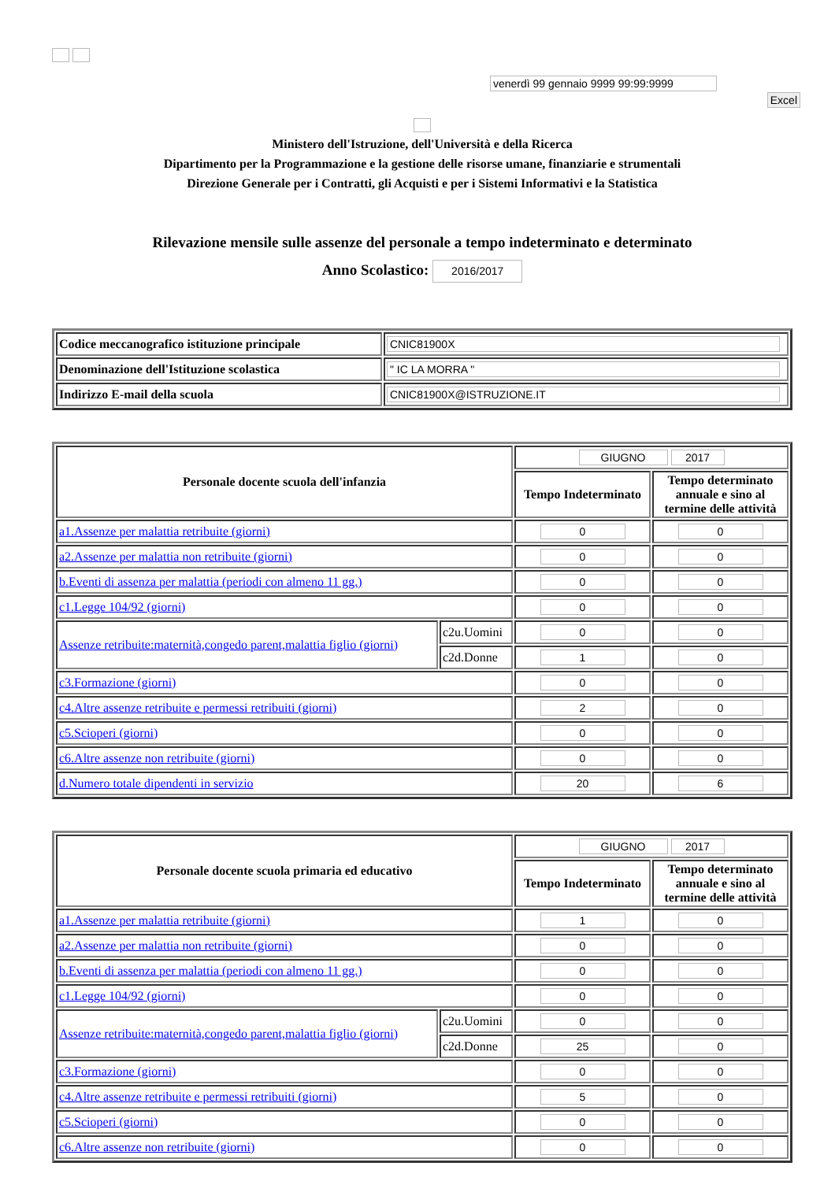venerdì 99 gennaio 9999 99:99:9999
Excel
Ministero dell'Istruzione, dell'Università e della Ricerca
Dipartimento per la Programmazione e la gestione delle risorse umane, finanziarie e strumentali
Direzione Generale per i Contratti, gli Acquisti e per i Sistemi Informativi e la Statistica
Rilevazione mensile sulle assenze del personale a tempo indeterminato e determinato
Anno Scolastico: 2016/2017
| Codice meccanografico istituzione principale | CNIC81900X |
| Denominazione dell'Istituzione scolastica | " IC LA MORRA " |
| Indirizzo E-mail della scuola | CNIC81900X@ISTRUZIONE.IT |
| Personale docente scuola dell'infanzia | | GIUGNO 2017 | |
| | | Tempo Indeterminato | Tempo determinato annuale e sino al termine delle attività |
| a1.Assenze per malattia retribuite (giorni) | | 0 | 0 |
| a2.Assenze per malattia non retribuite (giorni) | | 0 | 0 |
| b.Eventi di assenza per malattia (periodi con almeno 11 gg.) | | 0 | 0 |
| c1.Legge 104/92 (giorni) | | 0 | 0 |
| Assenze retribuite:maternità,congedo parent,malattia figlio (giorni) | c2u.Uomini | 0 | 0 |
| | c2d.Donne | 1 | 0 |
| c3.Formazione (giorni) | | 0 | 0 |
| c4.Altre assenze retribuite e permessi retribuiti (giorni) | | 2 | 0 |
| c5.Scioperi (giorni) | | 0 | 0 |
| c6.Altre assenze non retribuite (giorni) | | 0 | 0 |
| d.Numero totale dipendenti in servizio | | 20 | 6 |
| Personale docente scuola primaria ed educativo | | GIUGNO 2017 | |
| | | Tempo Indeterminato | Tempo determinato annuale e sino al termine delle attività |
| a1.Assenze per malattia retribuite (giorni) | | 1 | 0 |
| a2.Assenze per malattia non retribuite (giorni) | | 0 | 0 |
| b.Eventi di assenza per malattia (periodi con almeno 11 gg.) | | 0 | 0 |
| c1.Legge 104/92 (giorni) | | 0 | 0 |
| Assenze retribuite:maternità,congedo parent,malattia figlio (giorni) | c2u.Uomini | 0 | 0 |
| | c2d.Donne | 25 | 0 |
| c3.Formazione (giorni) | | 0 | 0 |
| c4.Altre assenze retribuite e permessi retribuiti (giorni) | | 5 | 0 |
| c5.Scioperi (giorni) | | 0 | 0 |
| c6.Altre assenze non retribuite (giorni) | | 0 | 0 |